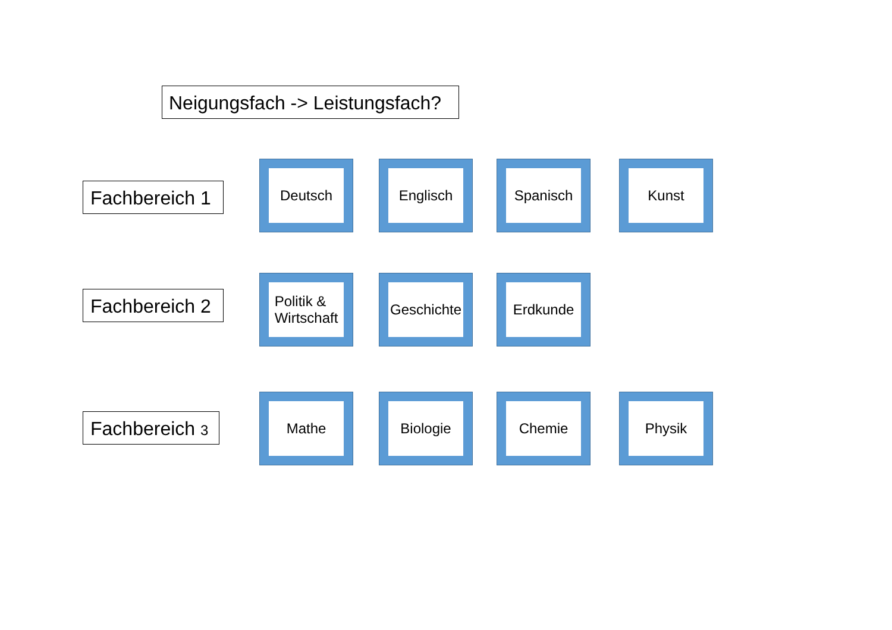Neigungsfach -> Leistungsfach?
Fachbereich 1
Deutsch Englisch Spanisch Kunst
Fachbereich 2
Politik &
Wirtschaft
Geschichte Erdkunde
Fachbereich 3
Mathe Biologie Chemie Physik